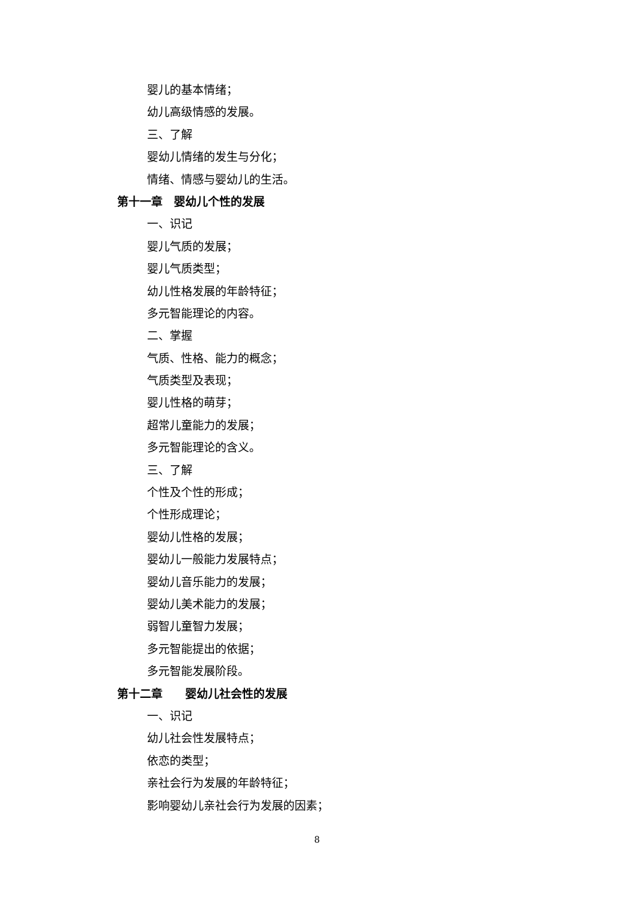婴儿的基本情绪；
幼儿高级情感的发展。
三、了解
婴幼儿情绪的发生与分化；
情绪、情感与婴幼儿的生活。
第十一章　婴幼儿个性的发展
一、识记
婴儿气质的发展；
婴儿气质类型；
幼儿性格发展的年龄特征；
多元智能理论的内容。
二、掌握
气质、性格、能力的概念；
气质类型及表现；
婴儿性格的萌芽；
超常儿童能力的发展；
多元智能理论的含义。
三、了解
个性及个性的形成；
个性形成理论；
婴幼儿性格的发展；
婴幼儿一般能力发展特点；
婴幼儿音乐能力的发展；
婴幼儿美术能力的发展；
弱智儿童智力发展；
多元智能提出的依据；
多元智能发展阶段。
第十二章　　婴幼儿社会性的发展
一、识记
幼儿社会性发展特点；
依恋的类型；
亲社会行为发展的年龄特征；
影响婴幼儿亲社会行为发展的因素；
8